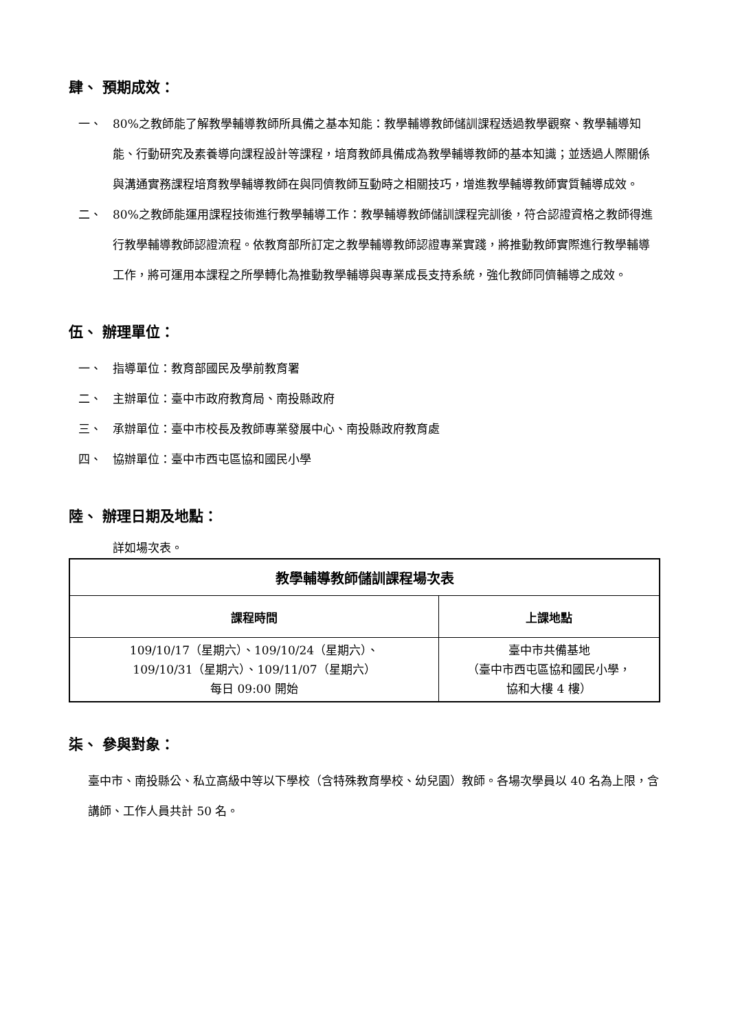肆、 預期成效：
一、 80%之教師能了解教學輔導教師所具備之基本知能：教學輔導教師儲訓課程透過教學觀察、教學輔導知能、行動研究及素養導向課程設計等課程，培育教師具備成為教學輔導教師的基本知識；並透過人際關係與溝通實務課程培育教學輔導教師在與同儕教師互動時之相關技巧，增進教學輔導教師實質輔導成效。
二、 80%之教師能運用課程技術進行教學輔導工作：教學輔導教師儲訓課程完訓後，符合認證資格之教師得進行教學輔導教師認證流程。依教育部所訂定之教學輔導教師認證專業實踐，將推動教師實際進行教學輔導工作，將可運用本課程之所學轉化為推動教學輔導與專業成長支持系統，強化教師同儕輔導之成效。
伍、 辦理單位：
一、 指導單位：教育部國民及學前教育署
二、 主辦單位：臺中市政府教育局、南投縣政府
三、 承辦單位：臺中市校長及教師專業發展中心、南投縣政府教育處
四、 協辦單位：臺中市西屯區協和國民小學
陸、 辦理日期及地點：
詳如場次表。
| 教學輔導教師儲訓課程場次表 | |
| --- | --- |
| 課程時間 | 上課地點 |
| 109/10/17（星期六）、109/10/24（星期六）、 109/10/31（星期六）、109/11/07（星期六） 每日 09:00 開始 | 臺中市共備基地 （臺中市西屯區協和國民小學， 協和大樓 4 樓） |
柒、 參與對象：
臺中市、南投縣公、私立高級中等以下學校（含特殊教育學校、幼兒園）教師。各場次學員以 40 名為上限，含講師、工作人員共計 50 名。